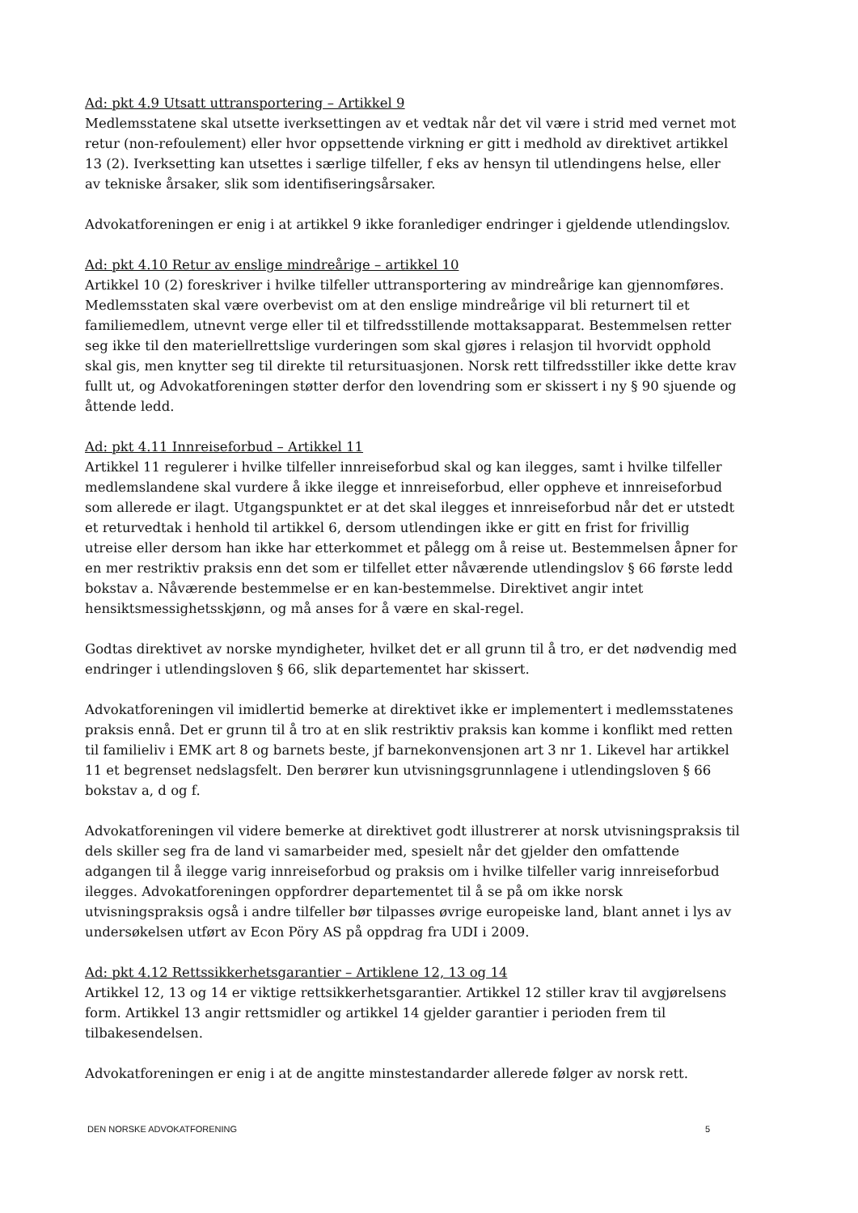Ad: pkt 4.9 Utsatt uttransportering – Artikkel 9
Medlemsstatene skal utsette iverksettingen av et vedtak når det vil være i strid med vernet mot retur (non-refoulement) eller hvor oppsettende virkning er gitt i medhold av direktivet artikkel 13 (2). Iverksetting kan utsettes i særlige tilfeller, f eks av hensyn til utlendingens helse, eller av tekniske årsaker, slik som identifiseringsårsaker.
Advokatforeningen er enig i at artikkel 9 ikke foranlediger endringer i gjeldende utlendingslov.
Ad: pkt 4.10 Retur av enslige mindreårige – artikkel 10
Artikkel 10 (2) foreskriver i hvilke tilfeller uttransportering av mindreårige kan gjennomføres. Medlemsstaten skal være overbevist om at den enslige mindreårige vil bli returnert til et familiemedlem, utnevnt verge eller til et tilfredsstillende mottaksapparat. Bestemmelsen retter seg ikke til den materiellrettslige vurderingen som skal gjøres i relasjon til hvorvidt opphold skal gis, men knytter seg til direkte til retursituasjonen. Norsk rett tilfredsstiller ikke dette krav fullt ut, og Advokatforeningen støtter derfor den lovendring som er skissert i ny § 90 sjuende og åttende ledd.
Ad: pkt 4.11 Innreiseforbud – Artikkel 11
Artikkel 11 regulerer i hvilke tilfeller innreiseforbud skal og kan ilegges, samt i hvilke tilfeller medlemslandene skal vurdere å ikke ilegge et innreiseforbud, eller oppheve et innreiseforbud som allerede er ilagt. Utgangspunktet er at det skal ilegges et innreiseforbud når det er utstedt et returvedtak i henhold til artikkel 6, dersom utlendingen ikke er gitt en frist for frivillig utreise eller dersom han ikke har etterkommet et pålegg om å reise ut. Bestemmelsen åpner for en mer restriktiv praksis enn det som er tilfellet etter nåværende utlendingslov § 66 første ledd bokstav a. Nåværende bestemmelse er en kan-bestemmelse. Direktivet angir intet hensiktsmessighetsskjønn, og må anses for å være en skal-regel.
Godtas direktivet av norske myndigheter, hvilket det er all grunn til å tro, er det nødvendig med endringer i utlendingsloven § 66, slik departementet har skissert.
Advokatforeningen vil imidlertid bemerke at direktivet ikke er implementert i medlemsstatenes praksis ennå. Det er grunn til å tro at en slik restriktiv praksis kan komme i konflikt med retten til familieliv i EMK art 8 og barnets beste, jf barnekonvensjonen art 3 nr 1. Likevel har artikkel 11 et begrenset nedslagsfelt. Den berører kun utvisningsgrunnlagene i utlendingsloven § 66 bokstav a, d og f.
Advokatforeningen vil videre bemerke at direktivet godt illustrerer at norsk utvisningspraksis til dels skiller seg fra de land vi samarbeider med, spesielt når det gjelder den omfattende adgangen til å ilegge varig innreiseforbud og praksis om i hvilke tilfeller varig innreiseforbud ilegges. Advokatforeningen oppfordrer departementet til å se på om ikke norsk utvisningspraksis også i andre tilfeller bør tilpasses øvrige europeiske land, blant annet i lys av undersøkelsen utført av Econ Pöry AS på oppdrag fra UDI i 2009.
Ad: pkt 4.12 Rettssikkerhetsgarantier – Artiklene 12, 13 og 14
Artikkel 12, 13 og 14 er viktige rettsikkerhetsgarantier. Artikkel 12 stiller krav til avgjørelsens form. Artikkel 13 angir rettsmidler og artikkel 14 gjelder garantier i perioden frem til tilbakesendelsen.
Advokatforeningen er enig i at de angitte minstestandarder allerede følger av norsk rett.
DEN NORSKE ADVOKATFORENING 5